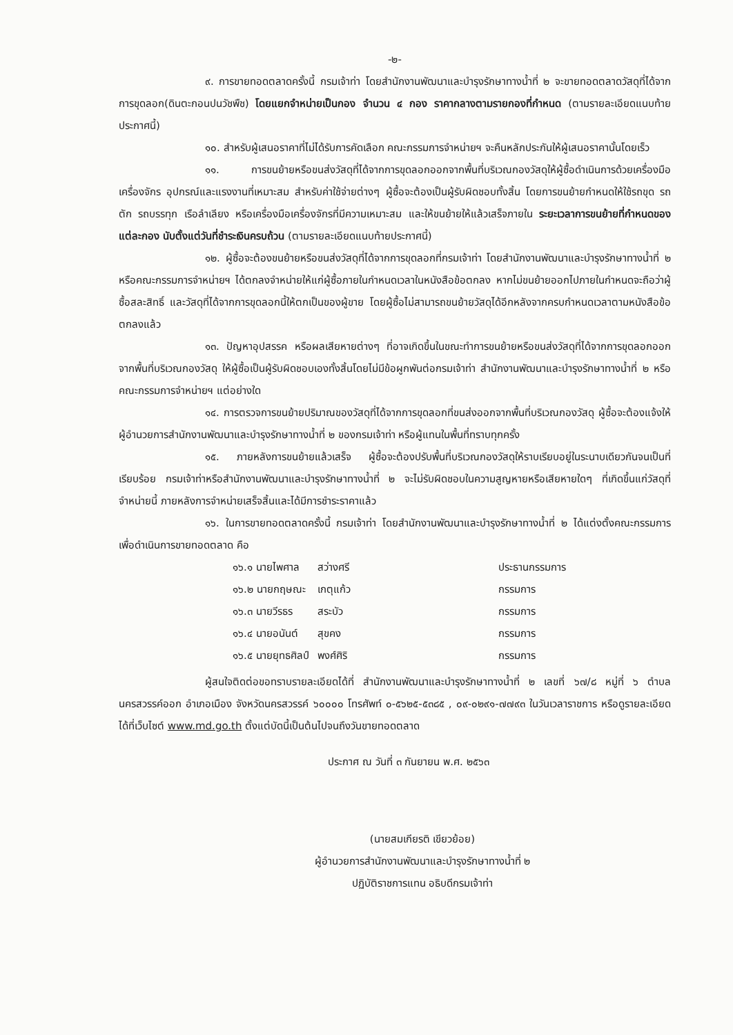-๒-
๙. การขายทอดตลาดครั้งนี้ กรมเจ้าท่า โดยสำนักงานพัฒนาและบำรุงรักษาทางน้ำที่ ๒ จะขายทอดตลาดวัสดุที่ได้จากการขุดลอก(ดินตะกอนปนวัชพืช) โดยแยกจำหน่ายเป็นกอง จำนวน ๔ กอง ราคากลางตามรายกองที่กำหนด (ตามรายละเอียดแนบท้ายประกาศนี้)
๑๐. สำหรับผู้เสนอราคาที่ไม่ได้รับการคัดเลือก คณะกรรมการจำหน่ายฯ จะคืนหลักประกันให้ผู้เสนอราคานั้นโดยเร็ว
๑๑. การขนย้ายหรือขนส่งวัสดุที่ได้จากการขุดลอกออกจากพื้นที่บริเวณกองวัสดุให้ผู้ซื้อดำเนินการด้วยเครื่องมือ เครื่องจักร อุปกรณ์และแรงงานที่เหมาะสม สำหรับค่าใช้จ่ายต่างๆ ผู้ซื้อจะต้องเป็นผู้รับผิดชอบทั้งสิ้น โดยการขนย้ายกำหนดให้ใช้รถขุด รถตัก รถบรรทุก เรือลำเลียง หรือเครื่องมือเครื่องจักรที่มีความเหมาะสม และให้ขนย้ายให้แล้วเสร็จภายใน ระยะเวลาการขนย้ายที่กำหนดของแต่ละกอง นับตั้งแต่วันที่ชำระเงินครบถ้วน (ตามรายละเอียดแนบท้ายประกาศนี้)
๑๒. ผู้ซื้อจะต้องขนย้ายหรือขนส่งวัสดุที่ได้จากการขุดลอกที่กรมเจ้าท่า โดยสำนักงานพัฒนาและบำรุงรักษาทางน้ำที่ ๒ หรือคณะกรรมการจำหน่ายฯ ได้ตกลงจำหน่ายให้แก่ผู้ซื้อภายในกำหนดเวลาในหนังสือข้อตกลง หากไม่ขนย้ายออกไปภายในกำหนดจะถือว่าผู้ซื้อสละสิทธิ์ และวัสดุที่ได้จากการขุดลอกนี้ให้ตกเป็นของผู้ขาย โดยผู้ซื้อไม่สามารถขนย้ายวัสดุได้อีกหลังจากครบกำหนดเวลาตามหนังสือข้อตกลงแล้ว
๑๓. ปัญหาอุปสรรค หรือผลเสียหายต่างๆ ที่อาจเกิดขึ้นในขณะทำการขนย้ายหรือขนส่งวัสดุที่ได้จากการขุดลอกออกจากพื้นที่บริเวณกองวัสดุ ให้ผู้ซื้อเป็นผู้รับผิดชอบเองทั้งสิ้นโดยไม่มีข้อผูกพันต่อกรมเจ้าท่า สำนักงานพัฒนาและบำรุงรักษาทางน้ำที่ ๒ หรือคณะกรรมการจำหน่ายฯ แต่อย่างใด
๑๔. การตรวจการขนย้ายปริมาณของวัสดุที่ได้จากการขุดลอกที่ขนส่งออกจากพื้นที่บริเวณกองวัสดุ ผู้ซื้อจะต้องแจ้งให้ผู้อำนวยการสำนักงานพัฒนาและบำรุงรักษาทางน้ำที่ ๒ ของกรมเจ้าท่า หรือผู้แทนในพื้นที่ทราบทุกครั้ง
๑๕. ภายหลังการขนย้ายแล้วเสร็จ ผู้ซื้อจะต้องปรับพื้นที่บริเวณกองวัสดุให้ราบเรียบอยู่ในระนาบเดียวกันจนเป็นที่เรียบร้อย กรมเจ้าท่าหรือสำนักงานพัฒนาและบำรุงรักษาทางน้ำที่ ๒ จะไม่รับผิดชอบในความสูญหายหรือเสียหายใดๆ ที่เกิดขึ้นแก่วัสดุที่จำหน่ายนี้ ภายหลังการจำหน่ายเสร็จสิ้นและได้มีการชำระราคาแล้ว
๑๖. ในการขายทอดตลาดครั้งนี้ กรมเจ้าท่า โดยสำนักงานพัฒนาและบำรุงรักษาทางน้ำที่ ๒ ได้แต่งตั้งคณะกรรมการเพื่อดำเนินการขายทอดตลาด คือ
| ๑๖.๑ นายไพศาล | สว่างศรี | ประธานกรรมการ |
| ๑๖.๒ นายกฤษณะ | เกตุแก้ว | กรรมการ |
| ๑๖.๓ นายวีรธร | สระบัว | กรรมการ |
| ๑๖.๔ นายอนันต์ | สุขคง | กรรมการ |
| ๑๖.๕ นายยุทธศิลป์ | พงศ์ศิริ | กรรมการ |
ผู้สนใจติดต่อขอทราบรายละเอียดได้ที่ สำนักงานพัฒนาและบำรุงรักษาทางน้ำที่ ๒ เลขที่ ๖๗/๘ หมู่ที่ ๖ ตำบลนครสวรรค์ออก อำเภอเมือง จังหวัดนครสวรรค์ ๖๐๐๐๐ โทรศัพท์ ๐-๕๖๒๕-๕๓๘๕ , ๐๙-๐๒๙๑-๗๗๙๓ ในวันเวลาราชการ หรือดูรายละเอียดได้ที่เว็บไซต์ www.md.go.th ตั้งแต่บัดนี้เป็นต้นไปจนถึงวันขายทอดตลาด
ประกาศ ณ วันที่ ๓ กันยายน พ.ศ. ๒๕๖๓
(นายสมเกียรติ เขียวย้อย)
ผู้อำนวยการสำนักงานพัฒนาและบำรุงรักษาทางน้ำที่ ๒
ปฏิบัติราชการแทน อธิบดีกรมเจ้าท่า